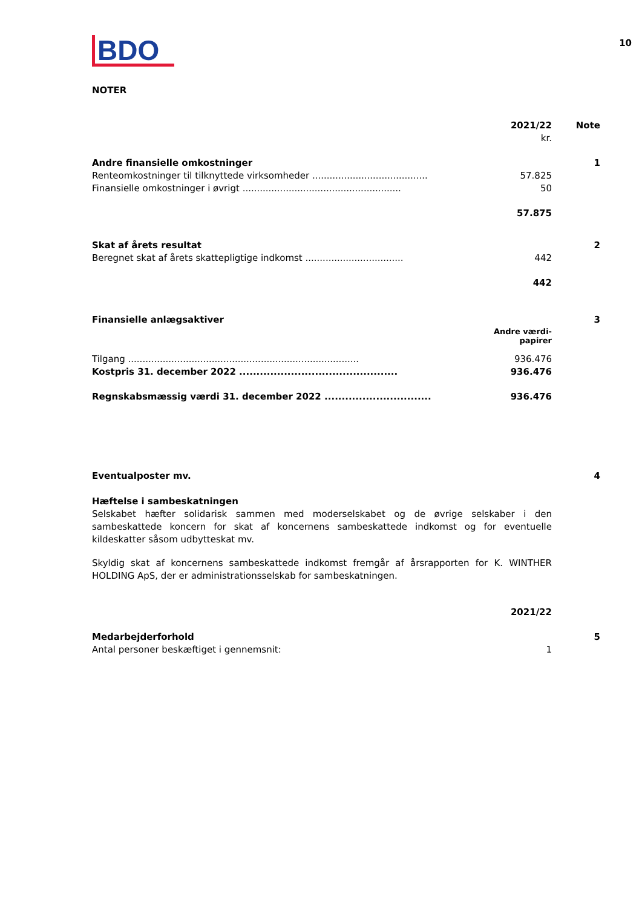10
BDO
NOTER
| | 2021/22 | Note |
| | kr. | |
| Andre finansielle omkostninger | | 1 |
| Renteomkostninger til tilknyttede virksomheder ........................................ | 57.825 | |
| Finansielle omkostninger i øvrigt ....................................................... | 50 | |
| | 57.875 | |
| Skat af årets resultat | | 2 |
| Beregnet skat af årets skattepligtige indkomst .................................. | 442 | |
| | 442 | |
| Finansielle anlægsaktiver | | 3 |
| | Andre værdi- papirer | |
| Tilgang ................................................................................ | 936.476 | |
| Kostpris 31. december 2022 .............................................. | 936.476 | |
| Regnskabsmæssig værdi 31. december 2022 ............................... | 936.476 | |
| Eventualposter mv. | | 4 |
Hæftelse i sambeskatningen
Selskabet hæfter solidarisk sammen med moderselskabet og de øvrige selskaber i den sambeskattede koncern for skat af koncernens sambeskattede indkomst og for eventuelle kildeskatter såsom udbytteskat mv.
Skyldig skat af koncernens sambeskattede indkomst fremgår af årsrapporten for K. WINTHER HOLDING ApS, der er administrationsselskab for sambeskatningen.
| | 2021/22 | |
| Medarbejderforhold | | 5 |
| Antal personer beskæftiget i gennemsnit: | 1 | |